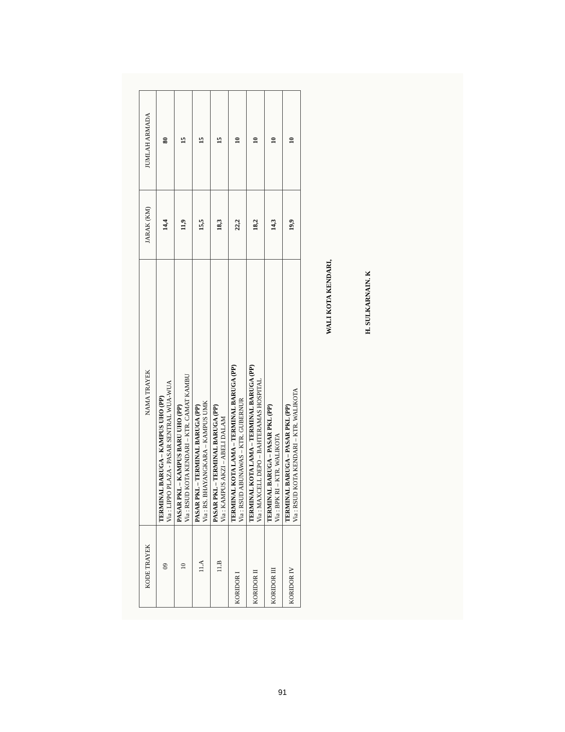| KODE TRAYEK | NAMA TRAYEK | JARAK (KM) | JUMLAH ARMADA |
| --- | --- | --- | --- |
| 09 | TERMINAL BARUGA – KAMPUS UHO (PP) Via : LIPPO PLAZA - PASAR SENTRAL WUA-WUA | 14,4 | 80 |
| 10 | PASAR PKL – KAMPUS BARU UHO (PP) Via : RSUD KOTA KENDARI – KTR. CAMAT KAMBU | 11,9 | 15 |
| 11.A | PASAR PKL – TERMINAL BARUGA (PP) Via : RS. BHAYANGKARA – KAMPUS UMK | 15,5 | 15 |
| 11.B | PASAR PKL – TERMINAL BARUGA (PP) Via : KAMPUS AKZI – ABELI DALAM | 18,3 | 15 |
| KORIDOR I | TERMINAL KOTA LAMA – TERMINAL BARUGA (PP) Via : RSUD ABUNAWAS – KTR. GUBERNUR | 22,2 | 10 |
| KORIDOR II | TERMINAL KOTA LAMA – TERMINAL BARUGA (PP) Via : MAXCELL DEPO – BAHTERAMAS HOSPITAL | 18,2 | 10 |
| KORIDOR III | TERMINAL BARUGA – PASAR PKL (PP) Via : BPK RI – KTR. WALIKOTA | 14,3 | 10 |
| KORIDOR IV | TERMINAL BARUGA – PASAR PKL (PP) Via : RSUD KOTA KENDARI – KTR. WALIKOTA | 19,9 | 10 |
WALI KOTA KENDARI,
H. SULKARNAIN. K
91